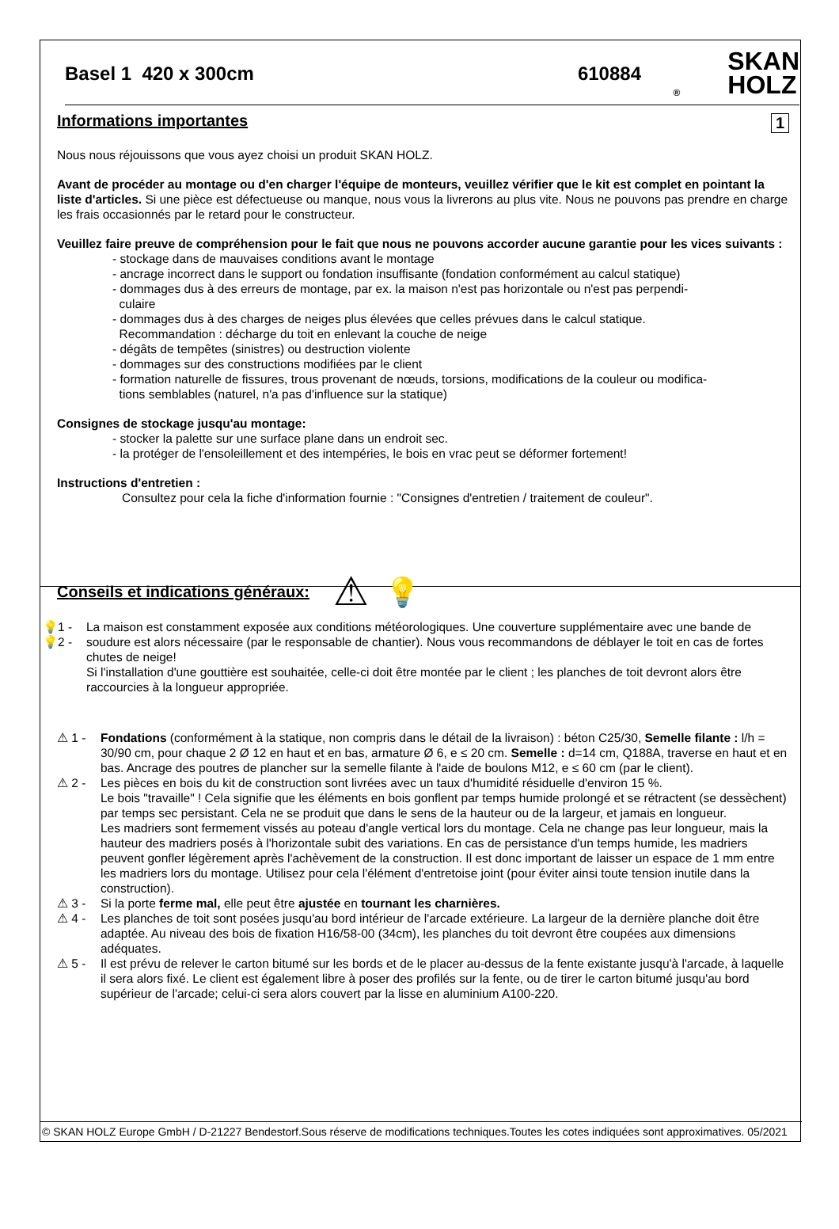Basel 1 420 x 300cm 610884
® SKAN
HOLZ
Informations importantes 1
Nous nous réjouissons que vous ayez choisi un produit SKAN HOLZ.
Avant de procéder au montage ou d'en charger l'équipe de monteurs, veuillez vérifier que le kit est complet en pointant la liste d'articles. Si une pièce est défectueuse ou manque, nous vous la livrerons au plus vite. Nous ne pouvons pas prendre en charge les frais occasionnés par le retard pour le constructeur.
Veuillez faire preuve de compréhension pour le fait que nous ne pouvons accorder aucune garantie pour les vices suivants :
- stockage dans de mauvaises conditions avant le montage
- ancrage incorrect dans le support ou fondation insuffisante (fondation conformément au calcul statique)
- dommages dus à des erreurs de montage, par ex. la maison n'est pas horizontale ou n'est pas perpendi-
culaire
- dommages dus à des charges de neiges plus élevées que celles prévues dans le calcul statique.
Recommandation : décharge du toit en enlevant la couche de neige
- dégâts de tempêtes (sinistres) ou destruction violente
- dommages sur des constructions modifiées par le client
- formation naturelle de fissures, trous provenant de nœuds, torsions, modifications de la couleur ou modifica-
tions semblables (naturel, n'a pas d'influence sur la statique)
Consignes de stockage jusqu'au montage:
- stocker la palette sur une surface plane dans un endroit sec.
- la protéger de l'ensoleillement et des intempéries, le bois en vrac peut se déformer fortement!
Instructions d'entretien :
Consultez pour cela la fiche d'information fournie : "Consignes d'entretien / traitement de couleur".
Conseils et indications généraux:
⚠ 💡
💡1 -
💡2 -
La maison est constamment exposée aux conditions météorologiques. Une couverture supplémentaire avec une bande de soudure est alors nécessaire (par le responsable de chantier). Nous vous recommandons de déblayer le toit en cas de fortes chutes de neige!
Si l'installation d'une gouttière est souhaitée, celle-ci doit être montée par le client ; les planches de toit devront alors être raccourcies à la longueur appropriée.
⚠ 1 - Fondations (conformément à la statique, non compris dans le détail de la livraison) : béton C25/30, Semelle filante : l/h = 30/90 cm, pour chaque 2 Ø 12 en haut et en bas, armature Ø 6, e ≤ 20 cm. Semelle : d=14 cm, Q188A, traverse en haut et en bas. Ancrage des poutres de plancher sur la semelle filante à l'aide de boulons M12, e ≤ 60 cm (par le client).
⚠ 2 - Les pièces en bois du kit de construction sont livrées avec un taux d'humidité résiduelle d'environ 15 %.
Le bois "travaille" ! Cela signifie que les éléments en bois gonflent par temps humide prolongé et se rétractent (se dessèchent) par temps sec persistant. Cela ne se produit que dans le sens de la hauteur ou de la largeur, et jamais en longueur.
Les madriers sont fermement vissés au poteau d'angle vertical lors du montage. Cela ne change pas leur longueur, mais la hauteur des madriers posés à l'horizontale subit des variations. En cas de persistance d'un temps humide, les madriers peuvent gonfler légèrement après l'achèvement de la construction. Il est donc important de laisser un espace de 1 mm entre les madriers lors du montage. Utilisez pour cela l'élément d'entretoise joint (pour éviter ainsi toute tension inutile dans la construction).
⚠ 3 - Si la porte ferme mal, elle peut être ajustée en tournant les charnières.
⚠ 4 - Les planches de toit sont posées jusqu'au bord intérieur de l'arcade extérieure. La largeur de la dernière planche doit être adaptée. Au niveau des bois de fixation H16/58-00 (34cm), les planches du toit devront être coupées aux dimensions adéquates.
⚠ 5 - Il est prévu de relever le carton bitumé sur les bords et de le placer au-dessus de la fente existante jusqu'à l'arcade, à laquelle il sera alors fixé. Le client est également libre à poser des profilés sur la fente, ou de tirer le carton bitumé jusqu'au bord supérieur de l'arcade; celui-ci sera alors couvert par la lisse en aluminium A100-220.
© SKAN HOLZ Europe GmbH / D-21227 Bendestorf.Sous réserve de modifications techniques.Toutes les cotes indiquées sont approximatives. 05/2021